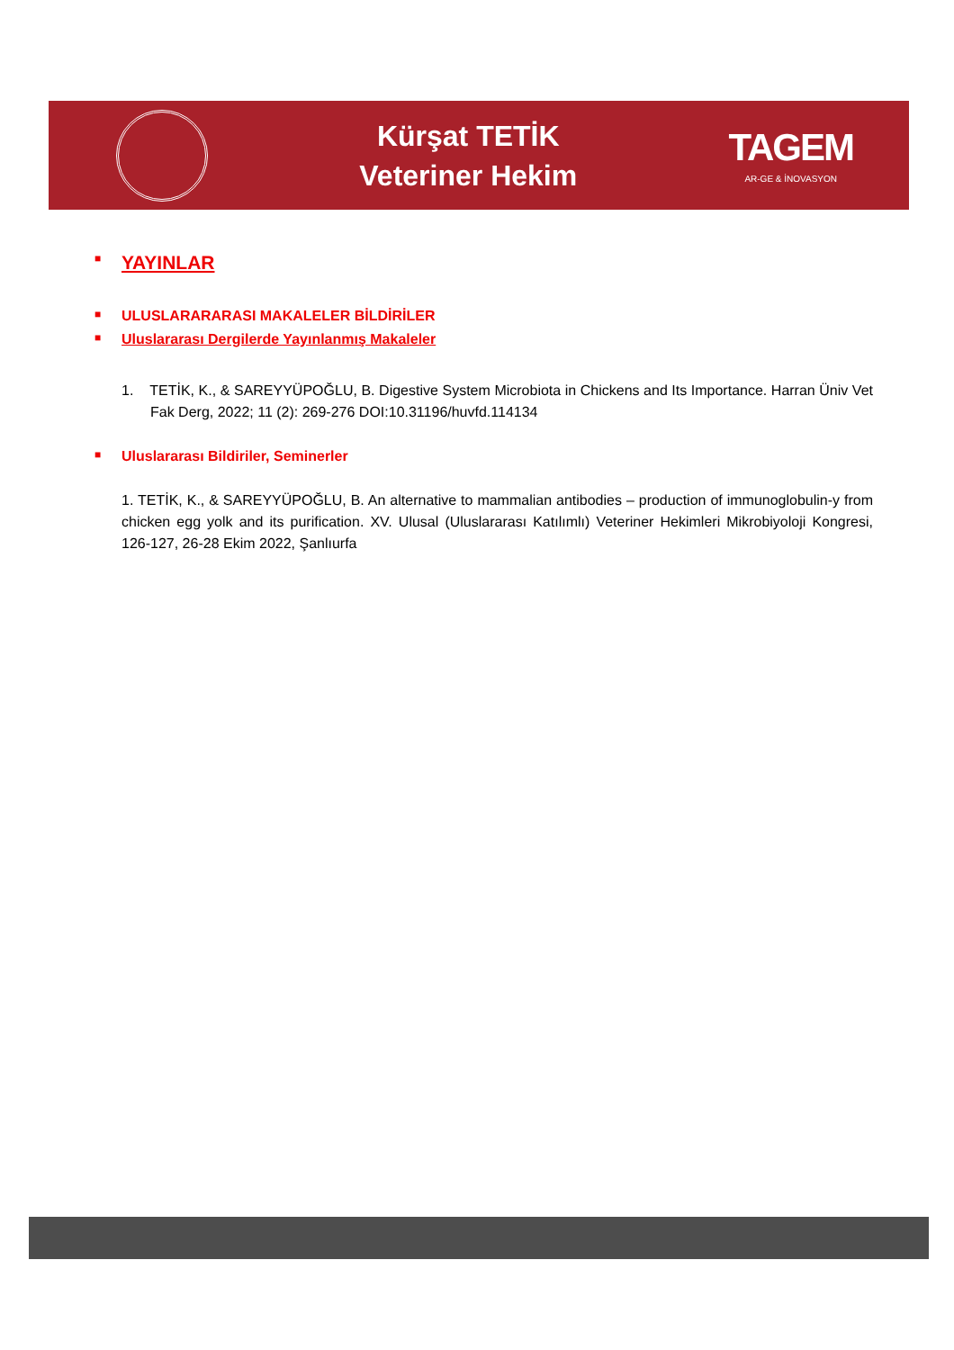Kürşat TETİK
Veteriner Hekim
TAGEM
AR-GE & İNOVASYON
■ YAYINLAR
■ ULUSLARARARASI MAKALELER BİLDİRİLER
■ Uluslararası Dergilerde Yayınlanmış Makaleler
1. TETİK, K., & SAREYYÜPOĞLU, B. Digestive System Microbiota in Chickens and Its Importance. Harran Üniv Vet Fak Derg, 2022; 11 (2): 269-276 DOI:10.31196/huvfd.114134
■ Uluslararası Bildiriler, Seminerler
1. TETİK, K., & SAREYYÜPOĞLU, B. An alternative to mammalian antibodies – production of immunoglobulin-y from chicken egg yolk and its purification. XV. Ulusal (Uluslararası Katılımlı) Veteriner Hekimleri Mikrobiyoloji Kongresi, 126-127, 26-28 Ekim 2022, Şanlıurfa